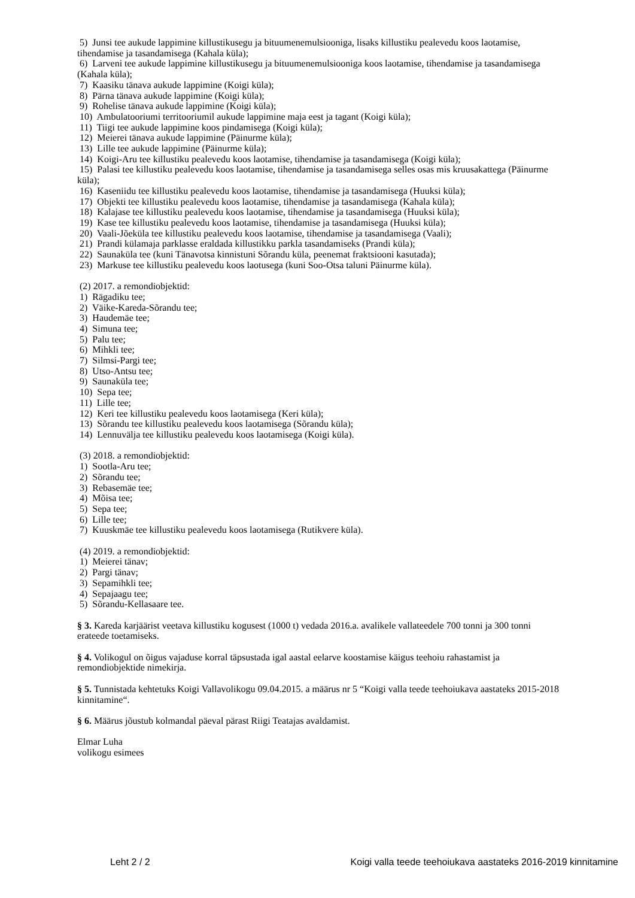5) Junsi tee aukude lappimine killustikusegu ja bituumenemulsiooniga, lisaks killustiku pealevedu koos laotamise, tihendamise ja tasandamisega (Kahala küla);
6) Larveni tee aukude lappimine killustikusegu ja bituumenemulsiooniga koos laotamise, tihendamise ja tasandamisega (Kahala küla);
7) Kaasiku tänava aukude lappimine (Koigi küla);
8) Pärna tänava aukude lappimine (Koigi küla);
9) Rohelise tänava aukude lappimine (Koigi küla);
10) Ambulatooriumi territooriumil aukude lappimine maja eest ja tagant (Koigi küla);
11) Tiigi tee aukude lappimine koos pindamisega (Koigi küla);
12) Meierei tänava aukude lappimine (Päinurme küla);
13) Lille tee aukude lappimine (Päinurme küla);
14) Koigi-Aru tee killustiku pealevedu koos laotamise, tihendamise ja tasandamisega (Koigi küla);
15) Palasi tee killustiku pealevedu koos laotamise, tihendamise ja tasandamisega selles osas mis kruusakattega (Päinurme küla);
16) Kaseniidu tee killustiku pealevedu koos laotamise, tihendamise ja tasandamisega (Huuksi küla);
17) Objekti tee killustiku pealevedu koos laotamise, tihendamise ja tasandamisega (Kahala küla);
18) Kalajase tee killustiku pealevedu koos laotamise, tihendamise ja tasandamisega (Huuksi küla);
19) Kase tee killustiku pealevedu koos laotamise, tihendamise ja tasandamisega (Huuksi küla);
20) Vaali-Jõeküla tee killustiku pealevedu koos laotamise, tihendamise ja tasandamisega (Vaali);
21) Prandi külamaja parklasse eraldada killustikku parkla tasandamiseks (Prandi küla);
22) Saunaküla tee (kuni Tänavotsa kinnistuni Sõrandu küla, peenemat fraktsiooni kasutada);
23) Markuse tee killustiku pealevedu koos laotusega (kuni Soo-Otsa taluni Päinurme küla).
(2) 2017. a remondiobjektid:
1) Rägadiku tee;
2) Väike-Kareda-Sõrandu tee;
3) Haudemäe tee;
4) Simuna tee;
5) Palu tee;
6) Mihkli tee;
7) Silmsi-Pargi tee;
8) Utso-Antsu tee;
9) Saunaküla tee;
10) Sepa tee;
11) Lille tee;
12) Keri tee killustiku pealevedu koos laotamisega (Keri küla);
13) Sõrandu tee killustiku pealevedu koos laotamisega (Sõrandu küla);
14) Lennuvälja tee killustiku pealevedu koos laotamisega (Koigi küla).
(3) 2018. a remondiobjektid:
1) Sootla-Aru tee;
2) Sõrandu tee;
3) Rebasemäe tee;
4) Mõisa tee;
5) Sepa tee;
6) Lille tee;
7) Kuuskmäe tee killustiku pealevedu koos laotamisega (Rutikvere küla).
(4) 2019. a remondiobjektid:
1) Meierei tänav;
2) Pargi tänav;
3) Sepamihkli tee;
4) Sepajaagu tee;
5) Sõrandu-Kellasaare tee.
§ 3. Kareda karjäärist veetava killustiku kogusest (1000 t) vedada 2016.a. avalikele vallateedele 700 tonni ja 300 tonni erateede toetamiseks.
§ 4. Volikogul on õigus vajaduse korral täpsustada igal aastal eelarve koostamise käigus teehoiu rahastamist ja remondiobjektide nimekirja.
§ 5. Tunnistada kehtetuks Koigi Vallavolikogu 09.04.2015. a määrus nr 5 “Koigi valla teede teehoiukava aastateks 2015-2018 kinnitamine“.
§ 6. Määrus jõustub kolmandal päeval pärast Riigi Teatajas avaldamist.
Elmar Luha
volikogu esimees
Leht 2 / 2 Koigi valla teede teehoiukava aastateks 2016-2019 kinnitamine